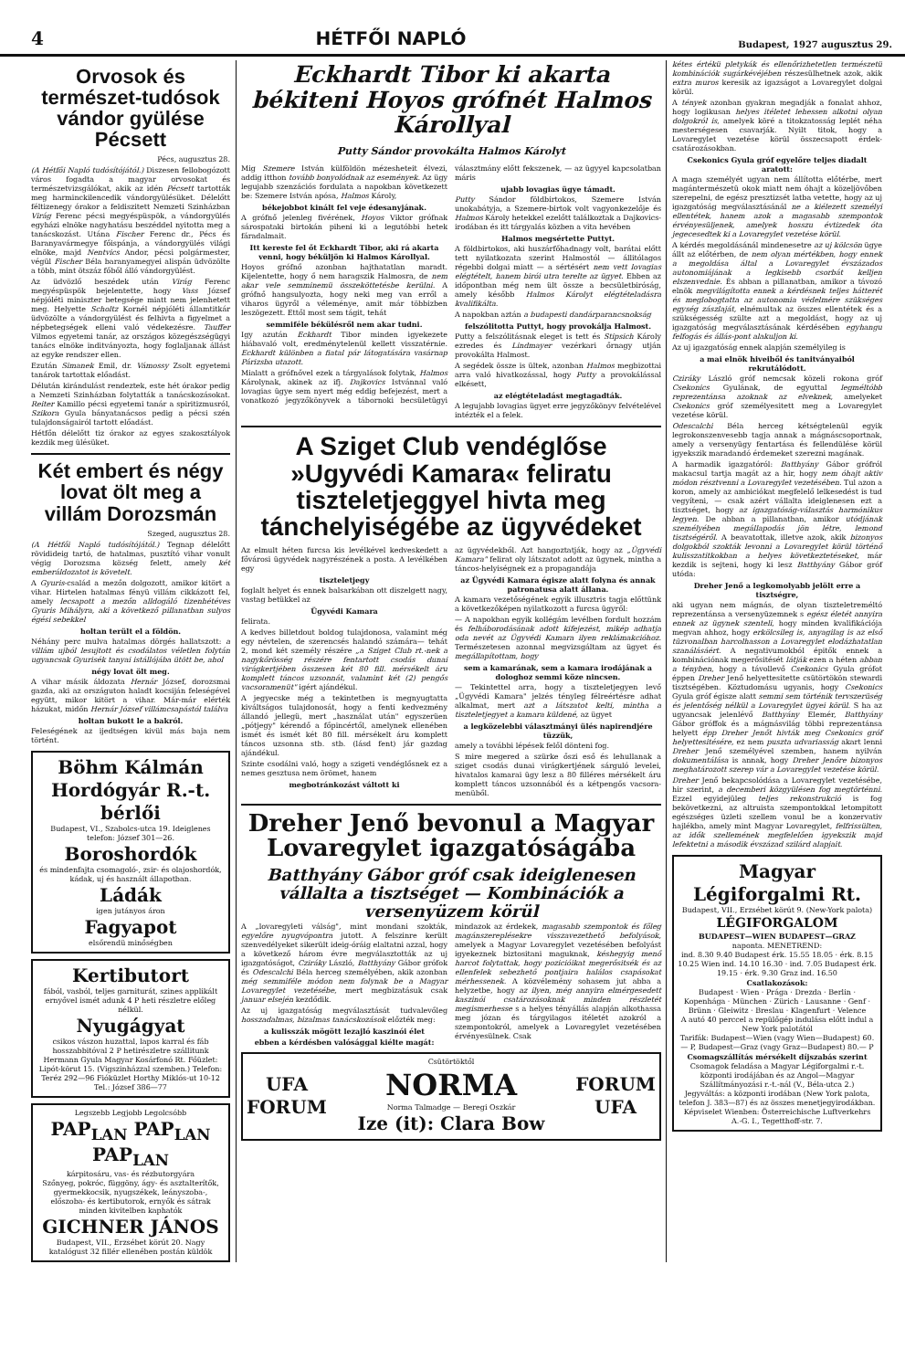4 HÉTFŐI NAPLÓ Budapest, 1927 augusztus 29.
Orvosok és természet-tudósok vándor gyülése Pécsett
Pécs, augusztus 28.
(A Hétfői Napló tudósítójától.) Diszesen fellobogózott város fogadta a magyar orvosokat és természetvizsgálókat, akik az idén Pécsett tartották meg harminckilencedik vándorgyülésüket. Délelőtt féltizenegy órakor a feldiszitett Nemzeti Szinházban Virág Ferenc pécsi megyéspüspök, a vándorgyülés egyházi elnöke nagyhatásu beszéddel nyitotta meg a tanácskozást. Utána Fischer Ferenc dr., Pécs és Baranyavármegye főispánja, a vándorgyülés világi elnöke, majd Nentvics Andor, pécsi polgármester, végül Fischer Béla baranyamegyei alispán üdvözölte a több, mint ötszáz főből álló vándorgyülést.
Az üdvözlő beszédek után Virág Ferenc megyéspüspök bejelentette, hogy Vass József népjóléti miniszter betegsége miatt nem jelenhetett meg. Helyette Scholtz Kornél népjóléti államtitkár üdvözölte a vándorgyülést és felhivta a figyelmet a népbetegségek elleni való védekezésre. Tauffer Vilmos egyetemi tanár, az országos közegészségügyi tanács elnöke inditványozta, hogy foglaljanak állást az egyke rendszer ellen.
Ezután Simanek Emil, dr. Vámossy Zsolt egyetemi tanárok tartottak előadást.
Délután kirándulást rendeztek, este hét órakor pedig a Nemzeti Szinházban folytatták a tanácskozásokat. Reiter Kamillo pécsi egyetemi tanár a spiritizmusról, Szikora Gyula bányatanácsos pedig a pécsi szén tulajdonságairól tartott előadást.
Hétfőn délelőtt tiz órakor az egyes szakosztályok kezdik meg ülésüket.
Két embert és négy lovat ölt meg a villám Dorozsmán
Szeged, augusztus 28.
(A Hétfői Napló tudósítójától.) Tegnap délelőtt rövidideig tartó, de hatalmas, pusztító vihar vonult végig Dorozsma község felett, amely két emberáldozatot is követelt.
A Gyuris-család a mezőn dolgozott, amikor kitört a vihar. Hirtelen hatalmas fényü villám cikkázott fel, amely lecsapott a mezőn alldogáló tizenhétéves Gyuris Mihályra, aki a következő pillanatban sulyos égési sebekkel
holtan terült el a földön.
Néhány perc mulva hatalmas dörgés hallatszott: a villám ujból lesujtott és csodálatos véletlen folytán ugyancsak Gyurisék tanyai istállójába ütött be, ahol
négy lovat ölt meg.
A vihar másik áldozata Hernár József, dorozsmai gazda, aki az országuton haladt kocsiján feleségével együtt, mikor kitört a vihar. Már-már elérték házukat, midőn Hernár József villámcsapástól találva
holtan bukott le a bakról.
Feleségének az ijedtségen kivül más baja nem történt.
Böhm Kálmán Hordógyár R.-t. bérlői
Budapest, VI., Szabolcs-utca 19. Ideiglenes telefon: József 301—26.
Boroshordók
és mindenfajta csomagoló-, zsir- és olajoshordók, kádak, uj és használt állapotban.
Ládák
igen jutányos áron
Fagyapot
elsőrendü minőségben
Kertibutort
fából, vasból, teljes garniturát, szines applikált ernyővel ismét adunk 4 P heti részletre előleg nélkül.
Nyugágyat
csikos vászon huzattal, lapos karral és fáb hosszabbitóval 2 P hetirészletre szállitunk Hermann Gyula Magyar Kosárfonó Rt. Főüzlet: Lipót-körut 15. (Vigszinházzal szemben.) Telefon: Teréz 292—96 Fióküzlet Horthy Miklós-ut 10-12 Tel.: József 386—77
Legszebb Legjobb Legolcsóbb
PAP<sub>LAN</sub> PAP<sub>LAN</sub> PAP<sub>LAN</sub>
kárpitosáru, vas- és rézbutorgyára
Szőnyeg, pokróc, függöny, ágy- és asztalterítők, gyermekkocsik, nyugszékek, leányszoba-, előszoba- és kertibutorok, ernyők és sátrak minden kivitelben kaphatók
GICHNER JÁNOS
Budapest, VII., Erzsébet körút 20. Nagy katalógust 32 fillér ellenében postán küldök
Eckhardt Tibor ki akarta békiteni Hoyos grófnét Halmos Károllyal
Putty Sándor provokálta Halmos Károlyt
Mig Szemere István külföldön mézesheteit élvezi, addig itthon tovább bonyolódnak az események. Az ügy legujabb szenzációs fordulata a napokban következett be: Szemere István apósa, Halmos Károly,
békejobbot kinált fel veje édesanyjának.
A grófnő jelenleg fivérének, Hoyos Viktor grófnak sárospataki birtokán piheni ki a legutóbbi hetek fáradalmait.
Itt kereste fel őt Eckhardt Tibor, aki rá akarta venni, hogy béküljön ki Halmos Károllyal.
Hoyos grófnő azonban hajthatatlan maradt. Kijelentette, hogy ő nem haragszik Halmosra, de nem akar vele semminemü összeköttetésbe kerülni. A grófnő hangsulyozta, hogy neki meg van erről a viharos ügyről a véleménye, amit már többizben leszögezett. Ettől most sem tágit, tehát
semmiféle békülésről nem akar tudni.
Igy azután Eckhardt Tibor minden igyekezete hiábavaló volt, eredménytelenül kellett visszatérnie. Eckhardt különben a fiatal pár látogatására vasárnap Párizsba utazott.
Mialatt a grófnővel ezek a tárgyalások folytak, Halmos Károlynak, akinek az ifj. Dajkovics Istvánnal való lovagias ügye sem nyert még eddig befejezést, mert a vonatkozó jegyzőkönyvek a tábornoki becsületügyi választmány előtt fekszenek, — az ügyyel kapcsolatban máris
ujabb lovagias ügye támadt.
Putty Sándor földbirtokos, Szemere István unokabátyja, a Szemere-birtok volt vagyonkezelője és Halmos Károly hetekkel ezelőtt találkoztak a Dajkovics-irodában és itt tárgyalás közben a vita hevében
Halmos megsértette Puttyt.
A földbirtokos, aki huszárfőhadnagy volt, barátai előtt tett nyilatkozata szerint Halmostól — állitólagos régebbi dolgai miatt — a sértésért nem vett lovagias elégtételt, hanem birói utra terelte az ügyet. Ebben az időpontban még nem ült össze a becsületbiróság, amely később Halmos Károlyt elégtételadásra kvalifikálta.
A napokban aztán a budapesti dandárparancsnokság
felszólitotta Puttyt, hogy provokálja Halmost.
Putty a felszólitásnak eleget is tett és Stipsich Károly ezredes és Lindmayer vezérkari őrnagy utján provokálta Halmost.
A segédek össze is ültek, azonban Halmos megbizottai arra való hivatkozással, hogy Putty a provokálással elkésett,
az elégtételadást megtagadták.
A legujabb lovagias ügyet erre jegyzőkönyv felvételével intézték el a felek.
A Sziget Club vendéglőse »Ugyvédi Kamara« feliratu tiszteletjeggyel hivta meg tánchelyiségébe az ügyvédeket
Az elmult héten furcsa kis levélkével kedveskedett a fővárosi ügyvédek nagyrészének a posta. A levélkében egy
tiszteletjegy
foglalt helyet és ennek balsarkában ott diszelgett nagy, vastag betükkel az
Ügyvédi Kamara
felirata.
A kedves billetdout boldog tulajdonosa, valamint még egy névtelen, de szerencsés halandó számára— tehát 2, mond két személy részére „a Sziget Club rt.-nek a nagykőrösség részére fentartott csodás dunai virágkertjében összesen két 80 fill. mérsékelt áru komplett táncos uzsonnát, valamint két (2) pengős vacsoramenüt" igért ajándékul.
A jegyecske még a tekintetben is megnyugtatta kiváltságos tulajdonosát, hogy a fenti kedvezmény állandó jellegü, mert „használat után" egyszerüen „pótjegy" kérendő a főpincértől, amelynek ellenében ismét és ismét két 80 fill. mérsékelt áru komplett táncos uzsonna stb. stb. (lásd fent) jár gazdag ajándékul.
Szinte csodálni való, hogy a szigeti vendéglősnek ez a nemes gesztusa nem örömet, hanem
megbotránkozást váltott ki
az ügyvédekből. Azt hangoztatják, hogy az „Ügyvédi Kamara" felirat oly látszatot adott az ügynek, mintha a táncos-helyiségnek ez a propagandája
az Ügyvédi Kamara égisze alatt folyna és annak patronatusa alatt állana.
A kamara vezetőségének egyik illusztris tagja előttünk a következőképen nyilatkozott a furcsa ügyről:
— A napokban egyik kollégám levélben fordult hozzám és felháborodásának adott kifejezést, mikép adhatja oda nevét az Ügyvédi Kamara ilyen reklámakcióhoz. Természetesen azonnal megvizsgáltam az ügyet és megállapítottam, hogy
sem a kamarának, sem a kamara irodájának a dologhoz semmi köze nincsen.
— Tekintettel arra, hogy a tiszteletjegyen levő „Ügyvédi Kamara" jelzés tényleg félreértésre adhat alkalmat, mert azt a látszatot kelti, mintha a tiszteletjegyet a kamara küldené, az ügyet
a legközelebbi választmányi ülés napirendjére tüzzük,
amely a további lépések felől dönteni fog.
S mire megered a szürke őszi eső és lehullanak a sziget csodás dunai virágkertjének sárguló levelei, hivatalos kamarai ügy lesz a 80 filléres mérsékelt áru komplett táncos uzsonnából és a kétpengős vacsora-menüből.
Dreher Jenő bevonul a Magyar Lovaregylet igazgatóságába
Batthyány Gábor gróf csak ideiglenesen vállalta a tisztséget — Kombinációk a versenyüzem körül
A „lovaregyleti válság", mint mondani szokták, egyelőre nyugvópontra jutott. A felszinre került szenvedélyeket sikerült ideig-óráig elaltatni azzal, hogy a következő három évre megválasztották az uj igazgatóságot, Cziráky László, Batthyány Gábor grófok és Odescalchi Béla herceg személyében, akik azonban még semmiféle módon nem folynak be a Magyar Lovaregylet vezetésébe, mert megbizatásuk csak januar elsején kezdődik.
Az uj igazgatóság megválasztását tudvalevőleg hosszadalmas, bizalmas tanácskozások előzték meg:
a kulisszák mögött lezajló kaszinói élet
ebben a kérdésben valósággal kiélte magát:
mindazok az érdekek, magasabb szempontok és főleg magánszereplésekre visszavezethető befolyások, amelyek a Magyar Lovaregylet vezetésében befolyást igyekeznek biztositani maguknak, késhegyig menő harcot folytattak, hogy pozicióikat megerősitsék és az ellenfelek sebezhető pontjaira halálos csapásokat mérhessenek. A közvélemény sohasem jut abba a helyzetbe, hogy az ilyen, még annyira elmérgesedett kaszinói csatározásoknak minden részletét megismerhesse s a helyes tényállás alapján alkothassa meg józan és tárgyilagos itéletét azokról a szempontokról, amelyek a Lovaregylet vezetésében érvényesülnek. Csak
UFA
FORUM
Csütörtöktől
NORMA
Norma Talmadge — Beregi Oszkár
Ize (it): Clara Bow
FORUM
UFA
kétes értékü pletykák és ellenőrizhetetlen természetü kombinációk sugárkévéjében részesülhetnek azok, akik extra muros keresik az igazságot a Lovaregylet dolgai körül.
A tények azonban gyakran megadják a fonalat ahhoz, hogy logikusan helyes itéletet lehessen alkotni olyan dolgokról is, amelyek köré a titokzatosság leplét néha mesterségesen csavarják. Nyilt titok, hogy a Lovaregylet vezetése körül összecsapott érdek-csatározásokban.
Csekonics Gyula gróf egyelőre teljes diadalt aratott:
A maga személyét ugyan nem állította előtérbe, mert magántermészetü okok miatt nem óhajt a közeljövőben szerepelni, de egész presztizsét latba vetette, hogy az uj igazgatóság megválasztásánál ne a kiélezett személyi ellentétek, hanem azok a magasabb szempontok érvényesüljenek, amelyek hosszu évtizedek óta jegecesedtek ki a Lovaregylet vezetése körül.
A kérdés megoldásánál mindenesetre az uj kölcsön ügye állt az előtérben, de nem olyan mértékben, hogy ennek a megoldása által a Lovaregylet évszázados autonomiájának a legkisebb csorbát kelljen elszenvednie. És abban a pillanatban, amikor a távozó elnök megvilágította ennek a kérdésnek teljes hátterét és meglobogtatta az autonomia védelmére szükséges egység zászlaját, elnémultak az összes ellentétek és a szükségesség szülte azt a megoldást, hogy az uj igazgatóság megválasztásának kérdésében egyhangu felfogás és állás-pont alakuljon ki.
Az uj igazgatóság ennek alapján személyileg is
a mai elnök hiveiből és tanitványaiból rekrutálódott.
Cziráky László gróf nemcsak közeli rokona gróf Csekonics Gyulának, de egyuttal legméltóbb reprezentánsa azoknak az elveknek, amelyeket Csekonics gróf személyesitett meg a Lovaregylet vezetése körül.
Odescalchi Béla herceg kétségtelenül egyik legrokonszenvesebb tagja annak a mágnáscsoportnak, amely a versenyügy fentartása és fellendülése körül igyekszik maradandó érdemeket szerezni magának.
A harmadik igazgatóról: Batthyány Gábor grófról makacsul tartja magát az a hir, hogy nem óhajt aktiv módon résztvenni a Lovaregylet vezetésében. Tul azon a koron, amely az ambiciókat megfelelő lelkesedést is tud vegyíteni, — csak azért vállalta ideiglenesen ezt a tisztséget, hogy az igazgatóság-választás harmónikus legyen. De abban a pillanatban, amikor utódjának személyében megállapodás jön létre, lemond tisztségéről. A beavatottak, illetve azok, akik bizonyos dolgokból szokták levonni a Lovaregylet körül történő kulisszatitkokban a helyes következtetéseket, már kezdik is sejteni, hogy ki lesz Batthyány Gábor gróf utóda:
Dreher Jenő a legkomolyabb jelölt erre a tisztségre,
aki ugyan nem mágnás, de olyan tiszteletreméltó reprezentánsa a versenyüzemnek s egész életét annyira ennek az ügynek szenteli, hogy minden kvalifikációja megvan ahhoz, hogy erkölcsileg is, anyagilag is az első tüzvonalban harcolhasson a Lovaregylet elodázhatatlan szanálásáért. A negativumokból épitők ennek a kombinációnak megerősitését látják ezen a héten abban a tényben, hogy a távollevő Csekonics Gyula grófot éppen Dreher Jenő helyettesitette csütörtökön stewardi tisztségében. Köztudomásu ugyanis, hogy Csekonics Gyula gróf égisze alatt semmi sem történik tervszerüség és jelentőség nélkül a Lovaregylet ügyei körül. S ha az ugyancsak jelenlévő Batthyány Elemér, Batthyány Gábor gróffok és a mágnásvilág többi reprezentánsa helyett épp Dreher Jenőt hivták meg Csekonics gróf helyettesitésére, ez nem puszta udvariasság akart lenni Dreher Jenő személyével szemben, hanem nyilván dokumentálása is annak, hogy Dreher Jenőre bizonyos meghatározott szerep vár a Lovaregylet vezetése körül.
Dreher Jenő bekapcsolódása a Lovaregylet vezetésébe, hir szerint, a decemberi közgyülésen fog megtörténni. Ezzel egyidejüleg teljes rekonstrukció is fog bekövetkezni, az altruista szempontokkal letompitott egészséges üzleti szellem vonul be a konzervativ hajlékba, amely mint Magyar Lovaregylet, felfrissülten, az idők szellemének megfelelően igyekszik majd lefektetni a második évszázad szilárd alapjait.
Magyar Légiforgalmi Rt.
Budapest, VII., Erzsébet körút 9. (New-York palota)
LÉGIFORGALOM
BUDAPEST—WIEN BUDAPEST—GRAZ
naponta. MENETREND:
ind. 8.30 9.40 Budapest érk. 15.55 18.05 · érk. 8.15 10.25 Wien ind. 14.10 16.30 · ind. 7.05 Budapest érk. 19.15 · érk. 9.30 Graz ind. 16.50
Csatlakozások:
Budapest · Wien · Prága · Drezda · Berlin · Kopenhága · München · Zürich · Lausanne · Genf · Brünn · Gleiwitz · Breslau · Klagenfurt · Velence
A autó 40 perccel a repülőgép indulása előtt indul a New York palotától
Tarifák: Budapest—Wien (vagy Wien—Budapest) 60.— P, Budapest—Graz (vagy Graz—Budapest) 80.— P
Csomagszállítás mérsékelt díjszabás szerint
Csomagok feladása a Magyar Légiforgalmi r.-t. központi irodájában és az Angol—Magyar Szállítmányozási r.-t.-nál (V., Béla-utca 2.)
Jegyváltás: a központi irodában (New York palota, telefon J. 383—87) és az összes menetjegyirodákban. Képviselet Wienben: Österreichische Luftverkehrs A.-G. I., Tegetthoff-str. 7.